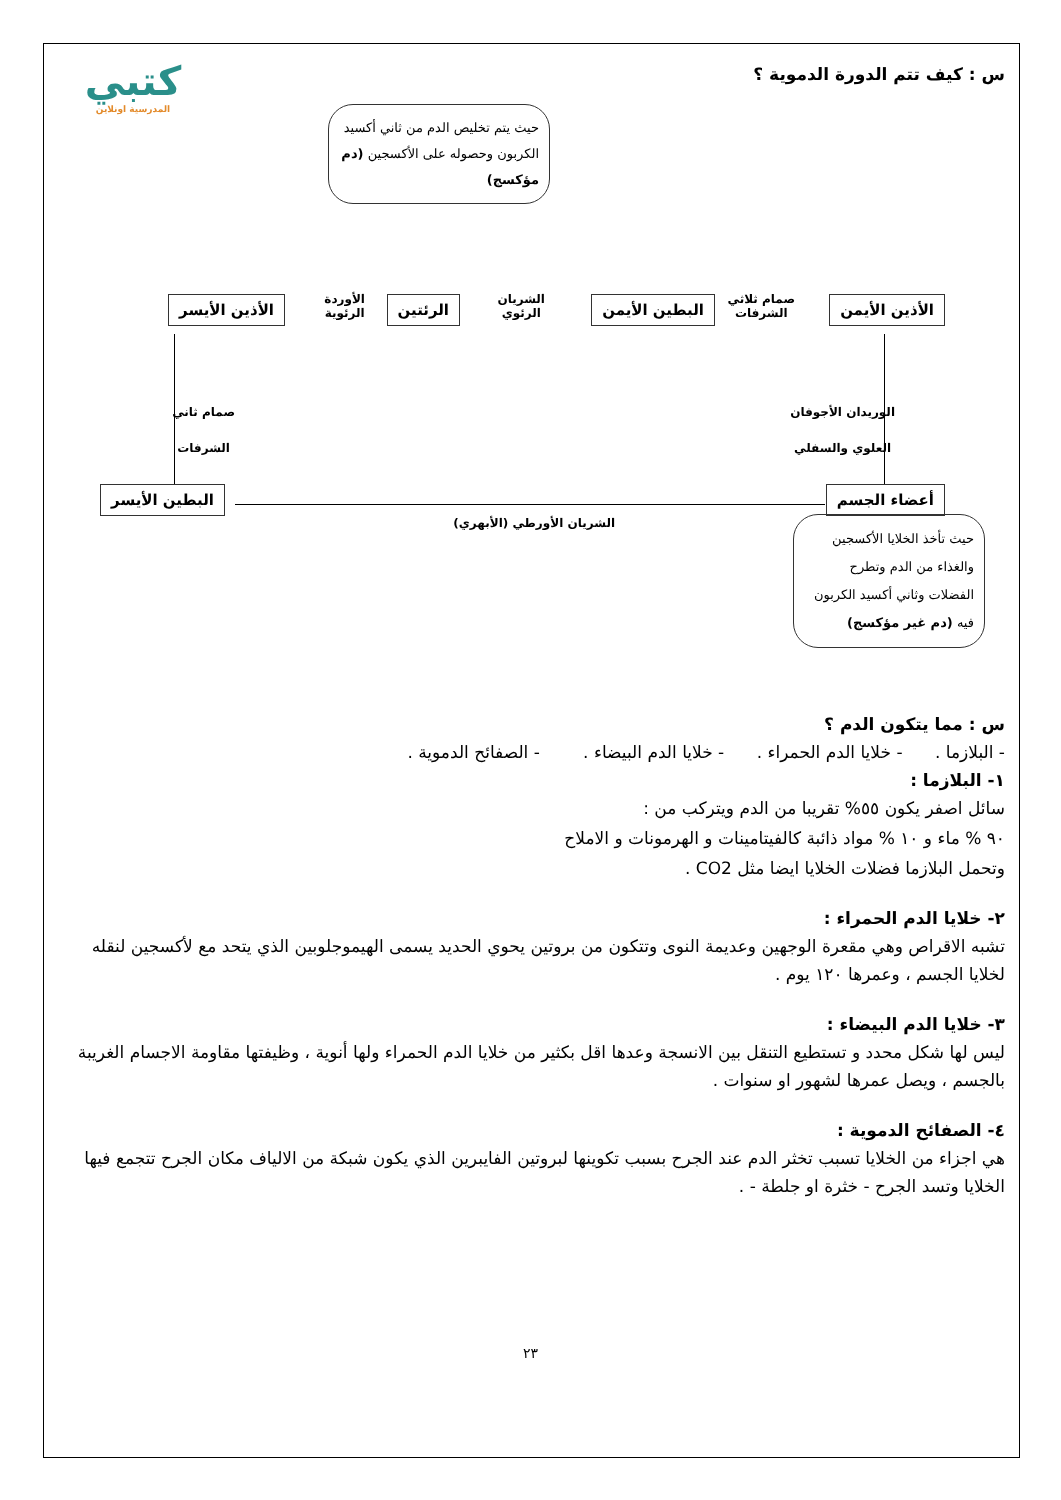كتبي
المدرسية اونلاين
س : كيف تتم الدورة الدموية ؟
حيث يتم تخليص الدم من ثاني أكسيد الكربون وحصوله على الأكسجين (دم مؤكسج)
الأذين الأيمن
صمام ثلاثي
الشرفات
البطين الأيمن
الشريان
الرئوي
الرئتين
الأوردة
الرئوية
الأذين الأيسر
صمام ثاني
الشرفات
الوريدان الأجوفان
العلوي والسفلي
البطين الأيسر أعضاء الجسم
الشريان الأورطي (الأبهري)
حيث تأخذ الخلايا الأكسجين والغذاء من الدم وتطرح الفضلات وثاني أكسيد الكربون فيه (دم غير مؤكسج)
س : مما يتكون الدم ؟
- البلازما . - خلايا الدم الحمراء . - خلايا الدم البيضاء . - الصفائح الدموية .
١- البلازما :
سائل اصفر يكون ٥٥% تقريبا من الدم ويتركب من :
٩٠ % ماء و ١٠ % مواد ذائبة كالفيتامينات و الهرمونات و الاملاح
وتحمل البلازما فضلات الخلايا ايضا مثل CO2 .
٢- خلايا الدم الحمراء :
تشبه الاقراص وهي مقعرة الوجهين وعديمة النوى وتتكون من بروتين يحوي الحديد يسمى الهيموجلوبين الذي يتحد مع لأكسجين لنقله لخلايا الجسم ، وعمرها ١٢٠ يوم .
٣- خلايا الدم البيضاء :
ليس لها شكل محدد و تستطيع التنقل بين الانسجة وعدها اقل بكثير من خلايا الدم الحمراء ولها أنوية ، وظيفتها مقاومة الاجسام الغريبة بالجسم ، ويصل عمرها لشهور او سنوات .
٤- الصفائح الدموية :
هي اجزاء من الخلايا تسبب تخثر الدم عند الجرح بسبب تكوينها لبروتين الفايبرين الذي يكون شبكة من الالياف مكان الجرح تتجمع فيها الخلايا وتسد الجرح - خثرة او جلطة - .
٢٣